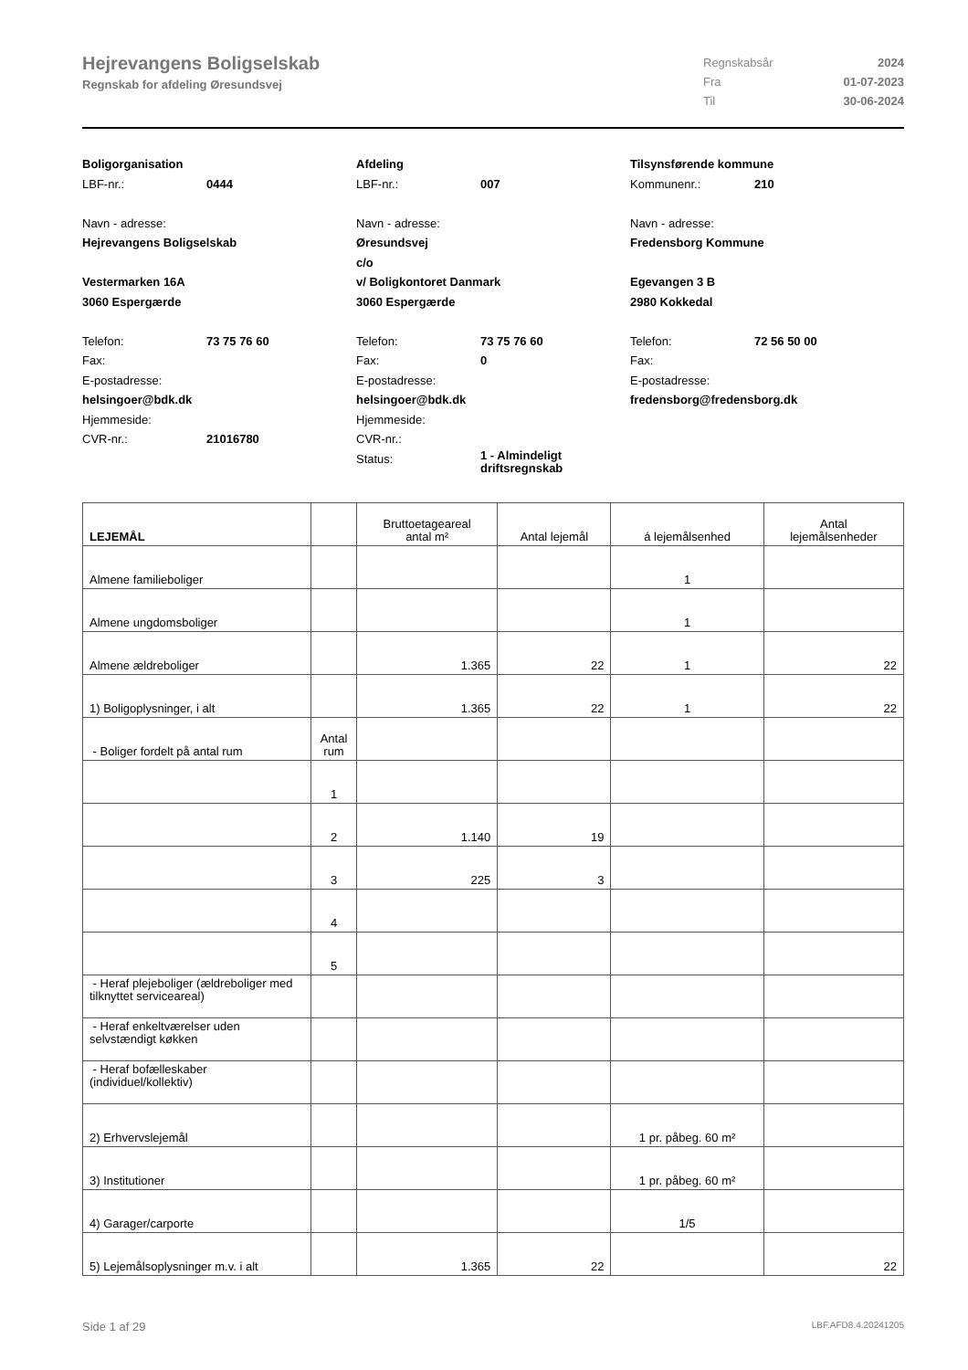Hejrevangens Boligselskab
Regnskab for afdeling Øresundsvej
Regnskabsår 2024
Fra 01-07-2023
Til 30-06-2024
Boligorganisation
LBF-nr.: 0444
Navn - adresse:
Hejrevangens Boligselskab
Vestermarken 16A
3060 Espergærde
Telefon: 73 75 76 60
Fax:
E-postadresse:
helsingoer@bdk.dk
Hjemmeside:
CVR-nr.: 21016780
Afdeling
LBF-nr.: 007
Navn - adresse:
Øresundsvej
c/o
v/ Boligkontoret Danmark
3060 Espergærde
Telefon: 73 75 76 60
Fax: 0
E-postadresse:
helsingoer@bdk.dk
Hjemmeside:
CVR-nr.:
Status: 1 - Almindeligt
driftsregnskab
Tilsynsførende kommune
Kommunenr.: 210
Navn - adresse:
Fredensborg Kommune
Egevangen 3 B
2980 Kokkedal
Telefon: 72 56 50 00
Fax:
E-postadresse:
fredensborg@fredensborg.dk
| LEJEMÅL | | Bruttoetageareal antal m² | Antal lejemål | á lejemålsenhed | Antal lejemålsenheder |
| --- | --- | --- | --- | --- | --- |
| Almene familieboliger | | | | 1 | |
| Almene ungdomsboliger | | | | 1 | |
| Almene ældreboliger | | 1.365 | 22 | 1 | 22 |
| 1) Boligoplysninger, i alt | | 1.365 | 22 | 1 | 22 |
| - Boliger fordelt på antal rum | Antal rum | | | | |
| | 1 | | | | |
| | 2 | 1.140 | 19 | | |
| | 3 | 225 | 3 | | |
| | 4 | | | | |
| | 5 | | | | |
| - Heraf plejeboliger (ældreboliger med tilknyttet serviceareal) | | | | | |
| - Heraf enkeltværelser uden selvstændigt køkken | | | | | |
| - Heraf bofælleskaber (individuel/kollektiv) | | | | | |
| 2) Erhvervslejemål | | | | 1 pr. påbeg. 60 m² | |
| 3) Institutioner | | | | 1 pr. påbeg. 60 m² | |
| 4) Garager/carporte | | | | 1/5 | |
| 5) Lejemålsoplysninger m.v. i alt | | 1.365 | 22 | | 22 |
Side 1 af 29 LBF.AFD8.4.20241205